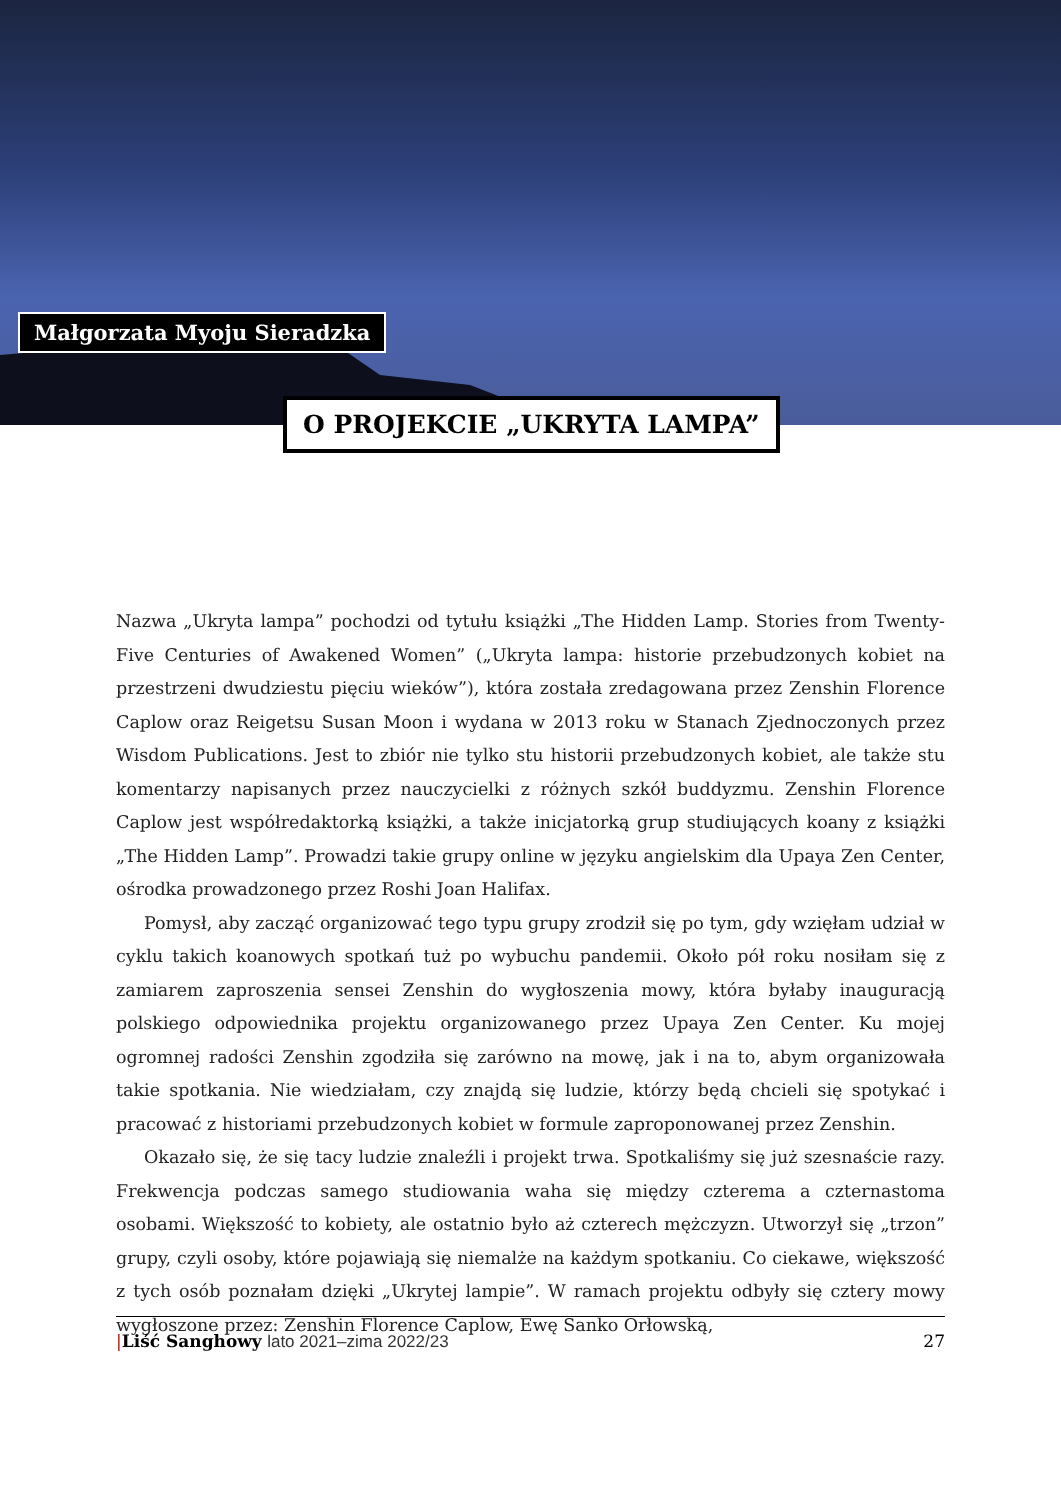Małgorzata Myoju Sieradzka
O PROJEKCIE „UKRYTA LAMPA”
Nazwa „Ukryta lampa” pochodzi od tytułu książki „The Hidden Lamp. Stories from Twenty-Five Centuries of Awakened Women” („Ukryta lampa: historie przebudzonych kobiet na przestrzeni dwudziestu pięciu wieków”), która została zredagowana przez Zenshin Florence Caplow oraz Reigetsu Susan Moon i wydana w 2013 roku w Stanach Zjednoczonych przez Wisdom Publications. Jest to zbiór nie tylko stu historii przebudzonych kobiet, ale także stu komentarzy napisanych przez nauczycielki z różnych szkół buddyzmu. Zenshin Florence Caplow jest współredaktorką książki, a także inicjatorką grup studiujących koany z książki „The Hidden Lamp”. Prowadzi takie grupy online w języku angielskim dla Upaya Zen Center, ośrodka prowadzonego przez Roshi Joan Halifax.
Pomysł, aby zacząć organizować tego typu grupy zrodził się po tym, gdy wzięłam udział w cyklu takich koanowych spotkań tuż po wybuchu pandemii. Około pół roku nosiłam się z zamiarem zaproszenia sensei Zenshin do wygłoszenia mowy, która byłaby inauguracją polskiego odpowiednika projektu organizowanego przez Upaya Zen Center. Ku mojej ogromnej radości Zenshin zgodziła się zarówno na mowę, jak i na to, abym organizowała takie spotkania. Nie wiedziałam, czy znajdą się ludzie, którzy będą chcieli się spotykać i pracować z historiami przebudzonych kobiet w formule zaproponowanej przez Zenshin.
Okazało się, że się tacy ludzie znaleźli i projekt trwa. Spotkaliśmy się już szesnaście razy. Frekwencja podczas samego studiowania waha się między czterema a czternastoma osobami. Większość to kobiety, ale ostatnio było aż czterech mężczyzn. Utworzył się „trzon” grupy, czyli osoby, które pojawiają się niemalże na każdym spotkaniu. Co ciekawe, większość z tych osób poznałam dzięki „Ukrytej lampie”. W ramach projektu odbyły się cztery mowy wygłoszone przez: Zenshin Florence Caplow, Ewę Sanko Orłowską,
|Liść Sanghowy lato 2021–zima 2022/23 27